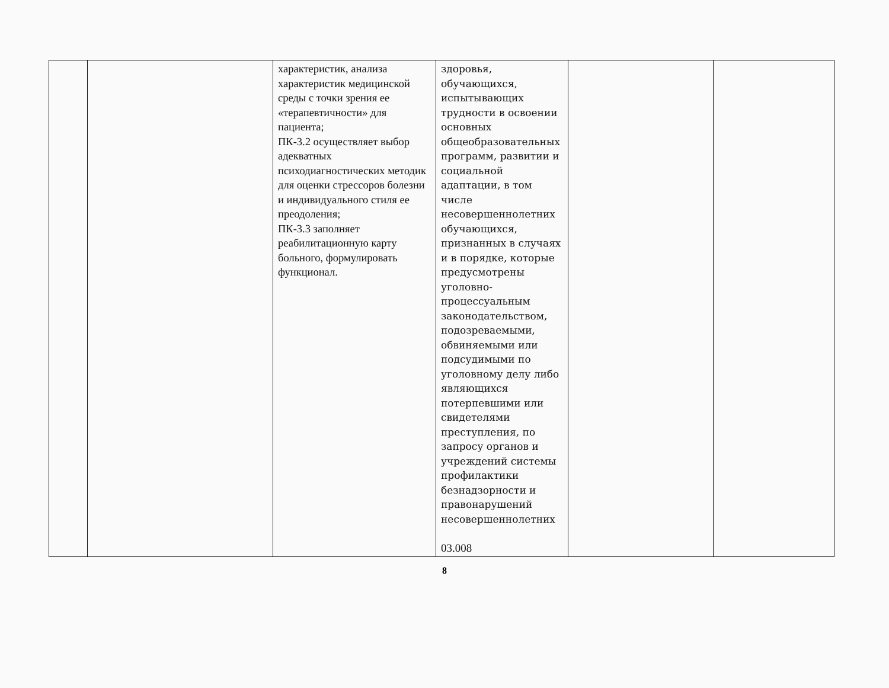| | | характеристик, анализа характеристик медицинской среды с точки зрения ее «терапевтичности» для пациента; ПК-3.2 осуществляет выбор адекватных психодиагностических методик для оценки стрессоров болезни и индивидуального стиля ее преодоления; ПК-3.3 заполняет реабилитационную карту больного, формулировать функционал. | здоровья, обучающихся, испытывающих трудности в освоении основных общеобразовательных программ, развитии и социальной адаптации, в том числе несовершеннолетних обучающихся, признанных в случаях и в порядке, которые предусмотрены уголовно-процессуальным законодательством, подозреваемыми, обвиняемыми или подсудимыми по уголовному делу либо являющихся потерпевшими или свидетелями преступления, по запросу органов и учреждений системы профилактики безнадзорности и правонарушений несовершеннолетних 03.008 | | |
8